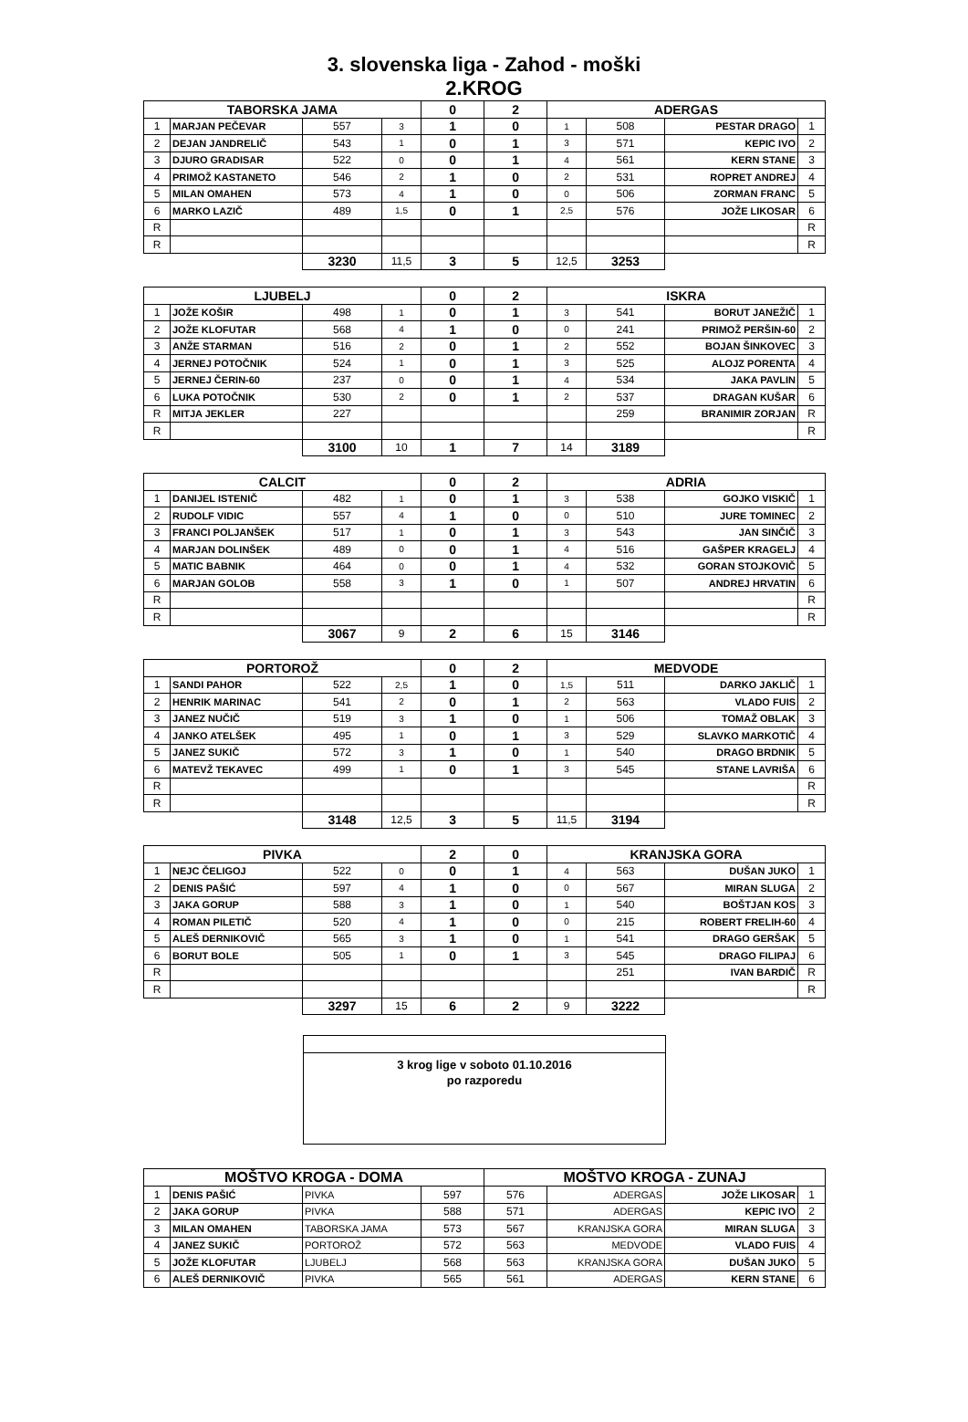3. slovenska liga - Zahod - moški
2.KROG
| TABORSKA JAMA | | | | 0 | 2 | ADERGAS | | | |
| --- | --- | --- | --- | --- | --- | --- | --- | --- | --- |
| 1 | MARJAN PEČEVAR | 557 | 3 | 1 | 0 | 1 | 508 | PESTAR DRAGO | 1 |
| 2 | DEJAN JANDRELIČ | 543 | 1 | 0 | 1 | 3 | 571 | KEPIC IVO | 2 |
| 3 | DJURO GRADISAR | 522 | 0 | 0 | 1 | 4 | 561 | KERN STANE | 3 |
| 4 | PRIMOŽ KASTANETO | 546 | 2 | 1 | 0 | 2 | 531 | ROPRET ANDREJ | 4 |
| 5 | MILAN OMAHEN | 573 | 4 | 1 | 0 | 0 | 506 | ZORMAN FRANC | 5 |
| 6 | MARKO LAZIČ | 489 | 1,5 | 0 | 1 | 2,5 | 576 | JOŽE LIKOSAR | 6 |
| R | | | | | | | | | R |
| R | | | | | | | | | R |
| | | 3230 | 11,5 | 3 | 5 | 12,5 | 3253 | | |
| LJUBELJ | | | | 0 | 2 | ISKRA | | | |
| 1 | JOŽE KOŠIR | 498 | 1 | 0 | 1 | 3 | 541 | BORUT JANEŽIČ | 1 |
| 2 | JOŽE KLOFUTAR | 568 | 4 | 1 | 0 | 0 | 241 | PRIMOŽ PERŠIN-60 | 2 |
| 3 | ANŽE STARMAN | 516 | 2 | 0 | 1 | 2 | 552 | BOJAN ŠINKOVEC | 3 |
| 4 | JERNEJ POTOČNIK | 524 | 1 | 0 | 1 | 3 | 525 | ALOJZ PORENTA | 4 |
| 5 | JERNEJ ČERIN-60 | 237 | 0 | 0 | 1 | 4 | 534 | JAKA PAVLIN | 5 |
| 6 | LUKA POTOČNIK | 530 | 2 | 0 | 1 | 2 | 537 | DRAGAN KUŠAR | 6 |
| R | MITJA JEKLER | 227 | | | | | 259 | BRANIMIR ZORJAN | R |
| R | | | | | | | | | R |
| | | 3100 | 10 | 1 | 7 | 14 | 3189 | | |
| CALCIT | | | | 0 | 2 | ADRIA | | | |
| 1 | DANIJEL ISTENIČ | 482 | 1 | 0 | 1 | 3 | 538 | GOJKO VISKIČ | 1 |
| 2 | RUDOLF VIDIC | 557 | 4 | 1 | 0 | 0 | 510 | JURE TOMINEC | 2 |
| 3 | FRANCI POLJANŠEK | 517 | 1 | 0 | 1 | 3 | 543 | JAN SINČIČ | 3 |
| 4 | MARJAN DOLINŠEK | 489 | 0 | 0 | 1 | 4 | 516 | GAŠPER KRAGELJ | 4 |
| 5 | MATIC BABNIK | 464 | 0 | 0 | 1 | 4 | 532 | GORAN STOJKOVIČ | 5 |
| 6 | MARJAN GOLOB | 558 | 3 | 1 | 0 | 1 | 507 | ANDREJ HRVATIN | 6 |
| R | | | | | | | | | R |
| R | | | | | | | | | R |
| | | 3067 | 9 | 2 | 6 | 15 | 3146 | | |
| PORTOROŽ | | | | 0 | 2 | MEDVODE | | | |
| 1 | SANDI PAHOR | 522 | 2,5 | 1 | 0 | 1,5 | 511 | DARKO JAKLIČ | 1 |
| 2 | HENRIK MARINAC | 541 | 2 | 0 | 1 | 2 | 563 | VLADO FUIS | 2 |
| 3 | JANEZ NUČIČ | 519 | 3 | 1 | 0 | 1 | 506 | TOMAŽ OBLAK | 3 |
| 4 | JANKO ATELŠEK | 495 | 1 | 0 | 1 | 3 | 529 | SLAVKO MARKOTIČ | 4 |
| 5 | JANEZ SUKIČ | 572 | 3 | 1 | 0 | 1 | 540 | DRAGO BRDNIK | 5 |
| 6 | MATEVŽ TEKAVEC | 499 | 1 | 0 | 1 | 3 | 545 | STANE LAVRIŠA | 6 |
| R | | | | | | | | | R |
| R | | | | | | | | | R |
| | | 3148 | 12,5 | 3 | 5 | 11,5 | 3194 | | |
| PIVKA | | | | 2 | 0 | KRANJSKA GORA | | | |
| 1 | NEJC ČELIGOJ | 522 | 0 | 0 | 1 | 4 | 563 | DUŠAN JUKO | 1 |
| 2 | DENIS PAŠIĆ | 597 | 4 | 1 | 0 | 0 | 567 | MIRAN SLUGA | 2 |
| 3 | JAKA GORUP | 588 | 3 | 1 | 0 | 1 | 540 | BOŠTJAN KOS | 3 |
| 4 | ROMAN PILETIČ | 520 | 4 | 1 | 0 | 0 | 215 | ROBERT FRELIH-60 | 4 |
| 5 | ALEŠ DERNIKOVIČ | 565 | 3 | 1 | 0 | 1 | 541 | DRAGO GERŠAK | 5 |
| 6 | BORUT BOLE | 505 | 1 | 0 | 1 | 3 | 545 | DRAGO FILIPAJ | 6 |
| R | | | | | | | 251 | IVAN BARDIČ | R |
| R | | | | | | | | | R |
| | | 3297 | 15 | 6 | 2 | 9 | 3222 | | |
3 krog lige v soboto 01.10.2016
po razporedu
| MOŠTVO KROGA - DOMA | | | | MOŠTVO KROGA - ZUNAJ | | | |
| --- | --- | --- | --- | --- | --- | --- | --- |
| 1 | DENIS PAŠIĆ | PIVKA | 597 | 576 | ADERGAS | JOŽE LIKOSAR | 1 |
| 2 | JAKA GORUP | PIVKA | 588 | 571 | ADERGAS | KEPIC IVO | 2 |
| 3 | MILAN OMAHEN | TABORSKA JAMA | 573 | 567 | KRANJSKA GORA | MIRAN SLUGA | 3 |
| 4 | JANEZ SUKIČ | PORTOROŽ | 572 | 563 | MEDVODE | VLADO FUIS | 4 |
| 5 | JOŽE KLOFUTAR | LJUBELJ | 568 | 563 | KRANJSKA GORA | DUŠAN JUKO | 5 |
| 6 | ALEŠ DERNIKOVIČ | PIVKA | 565 | 561 | ADERGAS | KERN STANE | 6 |